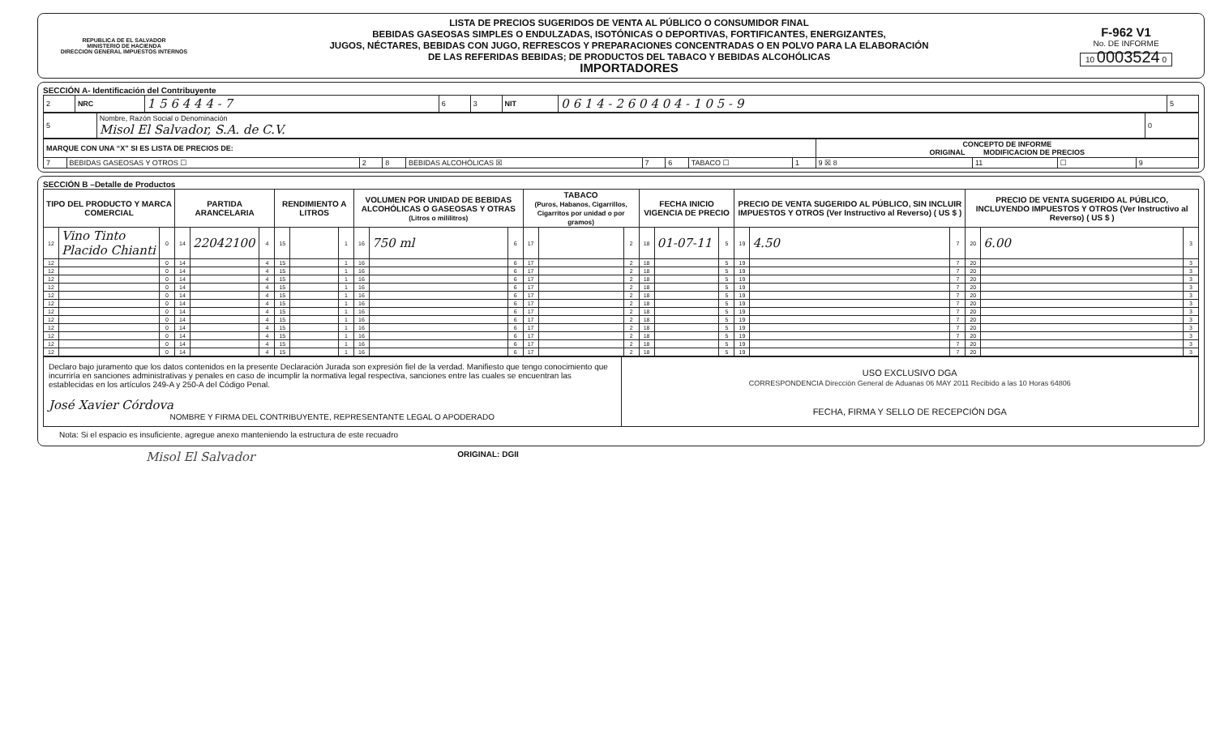REPUBLICA DE EL SALVADOR
MINISTERIO DE HACIENDA
DIRECCION GENERAL IMPUESTOS INTERNOS
LISTA DE PRECIOS SUGERIDOS DE VENTA AL PÚBLICO O CONSUMIDOR FINAL
BEBIDAS GASEOSAS SIMPLES O ENDULZADAS, ISOTÓNICAS O DEPORTIVAS, FORTIFICANTES, ENERGIZANTES,
JUGOS, NÉCTARES, BEBIDAS CON JUGO, REFRESCOS Y PREPARACIONES CONCENTRADAS O EN POLVO PARA LA ELABORACIÓN
DE LAS REFERIDAS BEBIDAS; DE PRODUCTOS DEL TABACO Y BEBIDAS ALCOHÓLICAS
IMPORTADORES
F-962 V1
No. DE INFORME
10 0003524 0
SECCIÓN A- Identificación del Contribuyente
| 2 | NRC | 1 5 6 4 4 4 - 7 | 6 | 3 | NIT | 0 6 1 4 - 2 6 0 4 0 4 - 1 0 5 - 9 | 5 |
| 5 | Nombre, Razón Social o Denominación Misol El Salvador, S.A. de C.V. | 0 |
| MARQUE CON UNA “X” SI ES LISTA DE PRECIOS DE: | | | | | | | | | CONCEPTO DE INFORME ORIGINAL MODIFICACION DE PRECIOS | | | |
| 7 | BEBIDAS GASEOSAS Y OTROS ☐ | 2 | 8 | BEBIDAS ALCOHÓLICAS ☒ | 7 | 6 | TABACO ☐ | 1 | 9 ☒ 8 | 11 | ☐ | 9 |
SECCIÓN B –Detalle de Productos
| TIPO DEL PRODUCTO Y MARCA COMERCIAL | | | PARTIDA ARANCELARIA | | | RENDIMIENTO A LITROS | | | VOLUMEN POR UNIDAD DE BEBIDAS ALCOHÓLICAS O GASEOSAS Y OTRAS (Litros o mililitros) | | | TABACO (Puros, Habanos, Cigarrillos, Cigarritos por unidad o por gramos) | | | FECHA INICIO VIGENCIA DE PRECIO | | | PRECIO DE VENTA SUGERIDO AL PÚBLICO, SIN INCLUIR IMPUESTOS Y OTROS (Ver Instructivo al Reverso) ( US $ ) | | | PRECIO DE VENTA SUGERIDO AL PÚBLICO, INCLUYENDO IMPUESTOS Y OTROS (Ver Instructivo al Reverso) ( US $ ) | | |
| --- | --- | --- | --- | --- | --- | --- | --- | --- | --- | --- | --- | --- | --- | --- | --- | --- | --- | --- | --- | --- | --- | --- | --- |
| 12 | Vino Tinto Placido Chianti | 0 | 14 | 22042100 | 4 | 15 | | 1 | 16 | 750 ml | 6 | 17 | | 2 | 18 | 01-07-11 | 5 | 19 | 4.50 | 7 | 20 | 6.00 | 3 |
| 12 | | 0 | 14 | | 4 | 15 | | 1 | 16 | | 6 | 17 | | 2 | 18 | | 5 | 19 | | 7 | 20 | | 3 |
| 12 | | 0 | 14 | | 4 | 15 | | 1 | 16 | | 6 | 17 | | 2 | 18 | | 5 | 19 | | 7 | 20 | | 3 |
| 12 | | 0 | 14 | | 4 | 15 | | 1 | 16 | | 6 | 17 | | 2 | 18 | | 5 | 19 | | 7 | 20 | | 3 |
| 12 | | 0 | 14 | | 4 | 15 | | 1 | 16 | | 6 | 17 | | 2 | 18 | | 5 | 19 | | 7 | 20 | | 3 |
| 12 | | 0 | 14 | | 4 | 15 | | 1 | 16 | | 6 | 17 | | 2 | 18 | | 5 | 19 | | 7 | 20 | | 3 |
| 12 | | 0 | 14 | | 4 | 15 | | 1 | 16 | | 6 | 17 | | 2 | 18 | | 5 | 19 | | 7 | 20 | | 3 |
| 12 | | 0 | 14 | | 4 | 15 | | 1 | 16 | | 6 | 17 | | 2 | 18 | | 5 | 19 | | 7 | 20 | | 3 |
| 12 | | 0 | 14 | | 4 | 15 | | 1 | 16 | | 6 | 17 | | 2 | 18 | | 5 | 19 | | 7 | 20 | | 3 |
| 12 | | 0 | 14 | | 4 | 15 | | 1 | 16 | | 6 | 17 | | 2 | 18 | | 5 | 19 | | 7 | 20 | | 3 |
| 12 | | 0 | 14 | | 4 | 15 | | 1 | 16 | | 6 | 17 | | 2 | 18 | | 5 | 19 | | 7 | 20 | | 3 |
| 12 | | 0 | 14 | | 4 | 15 | | 1 | 16 | | 6 | 17 | | 2 | 18 | | 5 | 19 | | 7 | 20 | | 3 |
| 12 | | 0 | 14 | | 4 | 15 | | 1 | 16 | | 6 | 17 | | 2 | 18 | | 5 | 19 | | 7 | 20 | | 3 |
| Declaro bajo juramento que los datos contenidos en la presente Declaración Jurada son expresión fiel de la verdad. Manifiesto que tengo conocimiento que incurriría en sanciones administrativas y penales en caso de incumplir la normativa legal respectiva, sanciones entre las cuales se encuentran las establecidas en los artículos 249-A y 250-A del Código Penal. José Xavier Córdova NOMBRE Y FIRMA DEL CONTRIBUYENTE, REPRESENTANTE LEGAL O APODERADO | USO EXCLUSIVO DGA CORRESPONDENCIA Dirección General de Aduanas 06 MAY 2011 Recibido a las 10 Horas 64806 FECHA, FIRMA Y SELLO DE RECEPCIÓN DGA |
Nota: Si el espacio es insuficiente, agregue anexo manteniendo la estructura de este recuadro
Misol El Salvador ORIGINAL: DGII